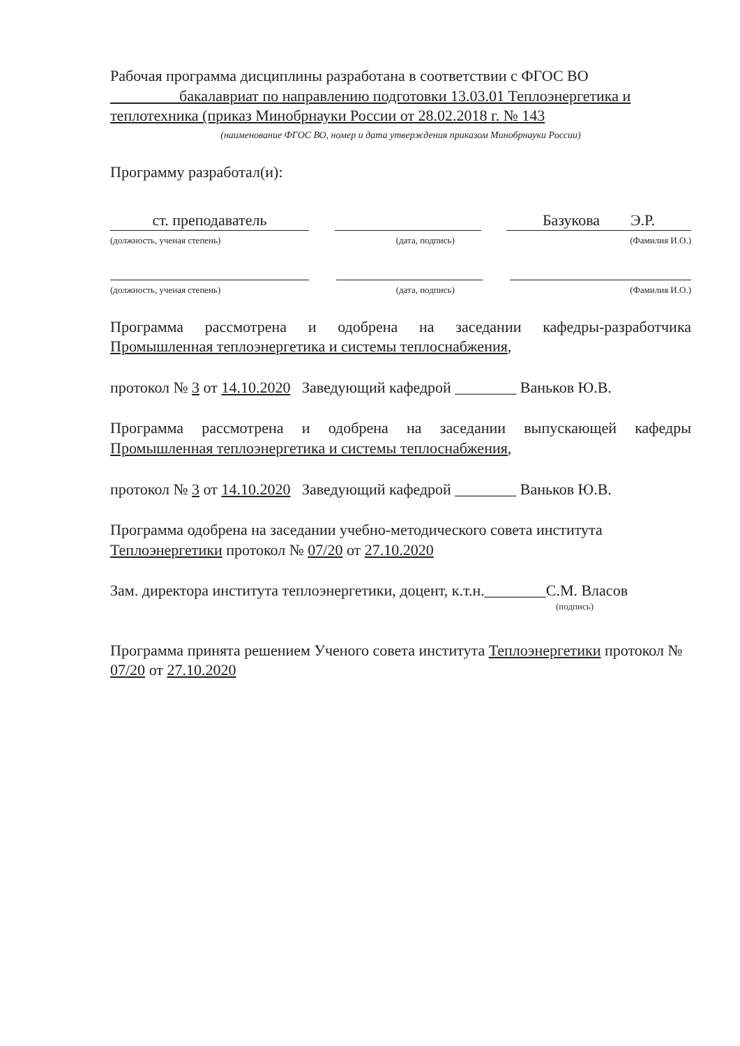Рабочая программа дисциплины разработана в соответствии с ФГОС ВО
бакалавриат по направлению подготовки 13.03.01 Теплоэнергетика и теплотехника (приказ Минобрнауки России от 28.02.2018 г. № 143
(наименование ФГОС ВО, номер и дата утверждения приказом Минобрнауки России)
Программу разработал(и):
ст. преподаватель Базукова Э.Р.
(должность, ученая степень) (дата, подпись) (Фамилия И.О.)
(должность, ученая степень) (дата, подпись) (Фамилия И.О.)
Программа рассмотрена и одобрена на заседании кафедры-разработчика Промышленная теплоэнергетика и системы теплоснабжения,
протокол № 3 от 14.10.2020 Заведующий кафедрой ________ Ваньков Ю.В.
Программа рассмотрена и одобрена на заседании выпускающей кафедры Промышленная теплоэнергетика и системы теплоснабжения,
протокол № 3 от 14.10.2020 Заведующий кафедрой ________ Ваньков Ю.В.
Программа одобрена на заседании учебно-методического совета института Теплоэнергетики протокол № 07/20 от 27.10.2020
Зам. директора института теплоэнергетики, доцент, к.т.н.________С.М. Власов
(подпись)
Программа принята решением Ученого совета института Теплоэнергетики протокол № 07/20 от 27.10.2020